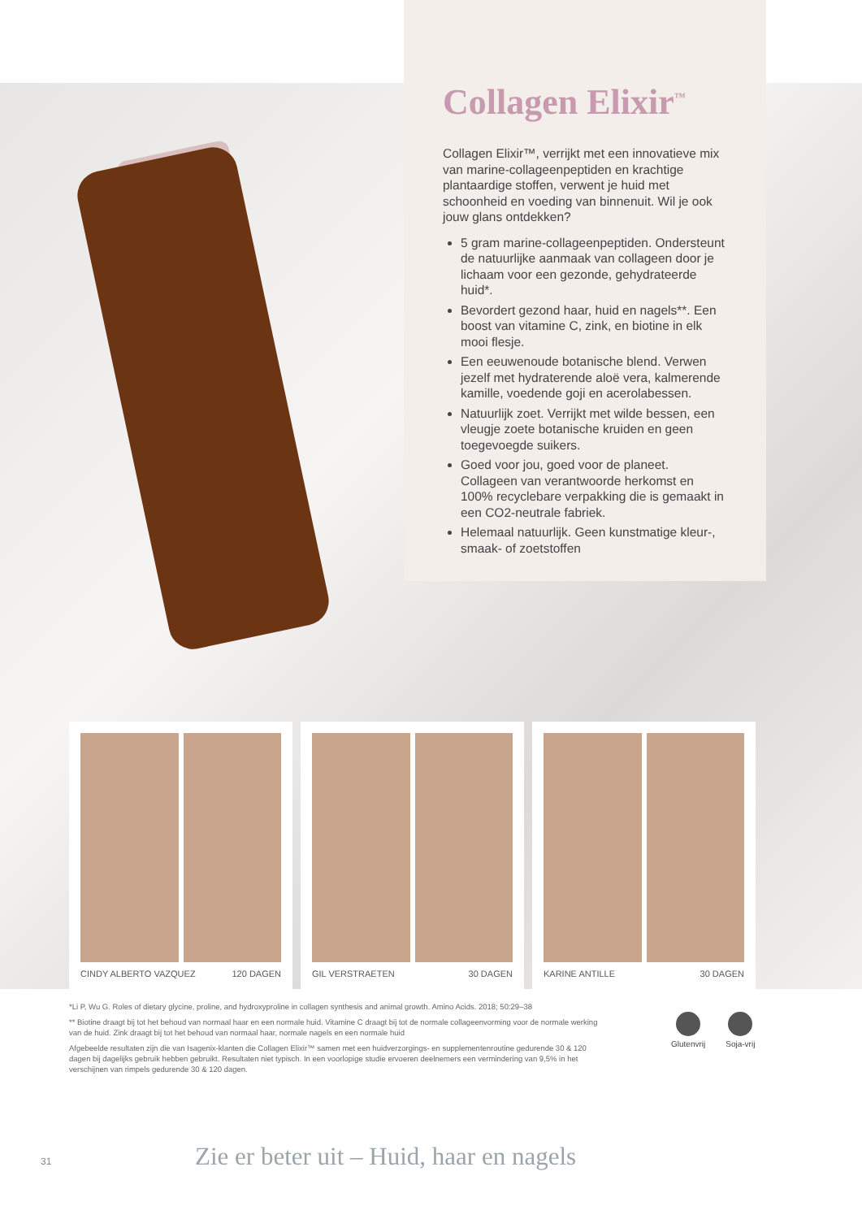Collagen Elixir<sup>™</sup>
Collagen Elixir™, verrijkt met een innovatieve mix van marine-collageenpeptiden en krachtige plantaardige stoffen, verwent je huid met schoonheid en voeding van binnenuit. Wil je ook jouw glans ontdekken?
5 gram marine-collageenpeptiden. Ondersteunt de natuurlijke aanmaak van collageen door je lichaam voor een gezonde, gehydrateerde huid*.
Bevordert gezond haar, huid en nagels**. Een boost van vitamine C, zink, en biotine in elk mooi flesje.
Een eeuwenoude botanische blend. Verwen jezelf met hydraterende aloë vera, kalmerende kamille, voedende goji en acerolabessen.
Natuurlijk zoet. Verrijkt met wilde bessen, een vleugje zoete botanische kruiden en geen toegevoegde suikers.
Goed voor jou, goed voor de planeet. Collageen van verantwoorde herkomst en 100% recyclebare verpakking die is gemaakt in een CO2-neutrale fabriek.
Helemaal natuurlijk. Geen kunstmatige kleur-, smaak- of zoetstoffen
CINDY ALBERTO VAZQUEZ 120 DAGEN
GIL VERSTRAETEN 30 DAGEN KARINE ANTILLE 30 DAGEN
*Li P, Wu G. Roles of dietary glycine, proline, and hydroxyproline in collagen synthesis and animal growth. Amino Acids. 2018; 50:29–38
** Biotine draagt bij tot het behoud van normaal haar en een normale huid. Vitamine C draagt bij tot de normale collageenvorming voor de normale werking van de huid. Zink draagt bij tot het behoud van normaal haar, normale nagels en een normale huid
Afgebeelde resultaten zijn die van Isagenix-klanten die Collagen Elixir™ samen met een huidverzorgings- en supplementenroutine gedurende 30 & 120 dagen bij dagelijks gebruik hebben gebruikt. Resultaten niet typisch. In een voorlopige studie ervoeren deelnemers een vermindering van 9,5% in het verschijnen van rimpels gedurende 30 & 120 dagen.
Glutenvrij Soja-vrij
31 Zie er beter uit – Huid, haar en nagels